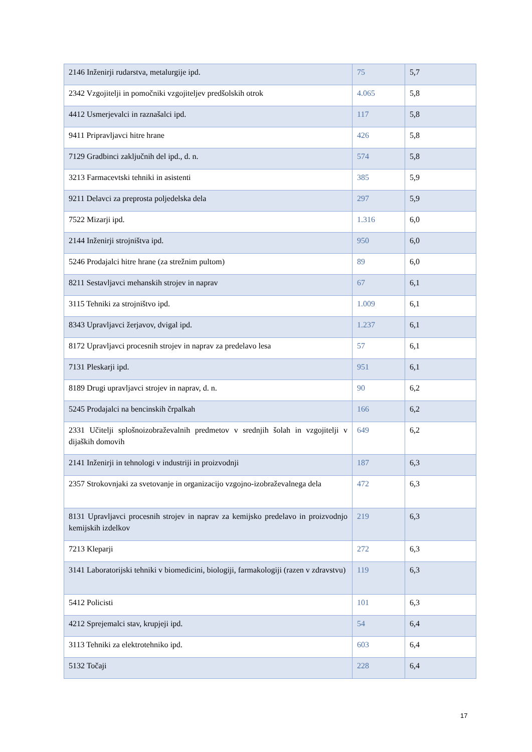| 2146 Inženirji rudarstva, metalurgije ipd. | 75 | 5,7 |
| 2342 Vzgojitelji in pomočniki vzgojiteljev predšolskih otrok | 4.065 | 5,8 |
| 4412 Usmerjevalci in raznašalci ipd. | 117 | 5,8 |
| 9411 Pripravljavci hitre hrane | 426 | 5,8 |
| 7129 Gradbinci zaključnih del ipd., d. n. | 574 | 5,8 |
| 3213 Farmacevtski tehniki in asistenti | 385 | 5,9 |
| 9211 Delavci za preprosta poljedelska dela | 297 | 5,9 |
| 7522 Mizarji ipd. | 1.316 | 6,0 |
| 2144 Inženirji strojništva ipd. | 950 | 6,0 |
| 5246 Prodajalci hitre hrane (za strežnim pultom) | 89 | 6,0 |
| 8211 Sestavljavci mehanskih strojev in naprav | 67 | 6,1 |
| 3115 Tehniki za strojništvo ipd. | 1.009 | 6,1 |
| 8343 Upravljavci žerjavov, dvigal ipd. | 1.237 | 6,1 |
| 8172 Upravljavci procesnih strojev in naprav za predelavo lesa | 57 | 6,1 |
| 7131 Pleskarji ipd. | 951 | 6,1 |
| 8189 Drugi upravljavci strojev in naprav, d. n. | 90 | 6,2 |
| 5245 Prodajalci na bencinskih črpalkah | 166 | 6,2 |
| 2331 Učitelji splošnoizobraževalnih predmetov v srednjih šolah in vzgojitelji v dijaških domovih | 649 | 6,2 |
| 2141 Inženirji in tehnologi v industriji in proizvodnji | 187 | 6,3 |
| 2357 Strokovnjaki za svetovanje in organizacijo vzgojno-izobraževalnega dela | 472 | 6,3 |
| 8131 Upravljavci procesnih strojev in naprav za kemijsko predelavo in proizvodnjo kemijskih izdelkov | 219 | 6,3 |
| 7213 Kleparji | 272 | 6,3 |
| 3141 Laboratorijski tehniki v biomedicini, biologiji, farmakologiji (razen v zdravstvu) | 119 | 6,3 |
| 5412 Policisti | 101 | 6,3 |
| 4212 Sprejemalci stav, krupjeji ipd. | 54 | 6,4 |
| 3113 Tehniki za elektrotehniko ipd. | 603 | 6,4 |
| 5132 Točaji | 228 | 6,4 |
17